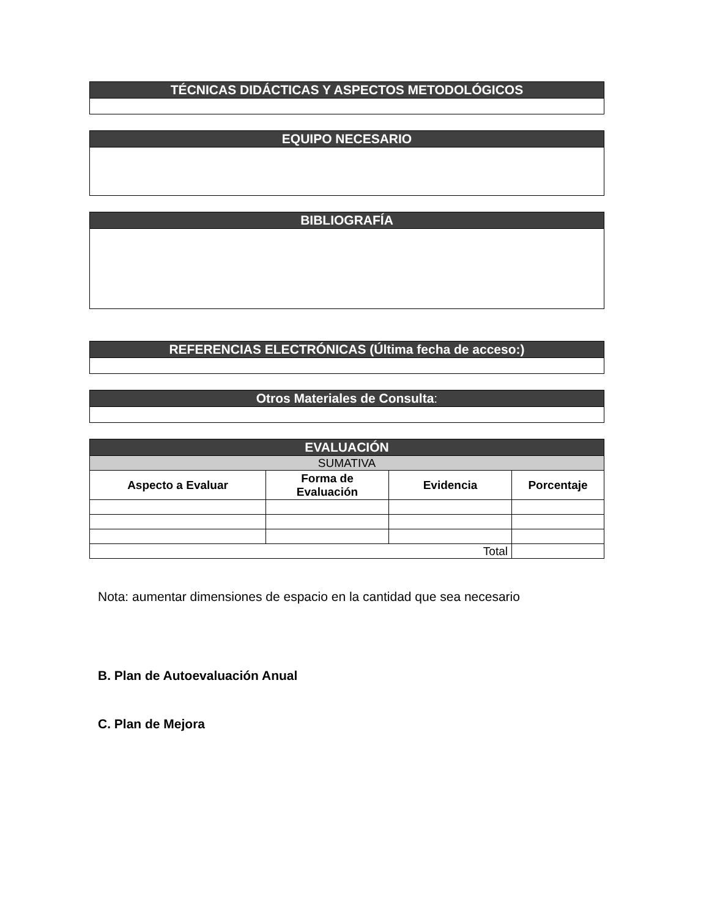| TÉCNICAS DIDÁCTICAS Y ASPECTOS METODOLÓGICOS |
| --- |
| EQUIPO NECESARIO |
| --- |
| BIBLIOGRAFÍA |
| --- |
| REFERENCIAS ELECTRÓNICAS (Última fecha de acceso:) |
| --- |
| Otros Materiales de Consulta : |
| --- |
| EVALUACIÓN | | | |
| --- | --- | --- | --- |
| SUMATIVA | | | |
| Aspecto a Evaluar | Forma de Evaluación | Evidencia | Porcentaje |
| Total | | | |
Nota: aumentar dimensiones de espacio en la cantidad que sea necesario
B. Plan de Autoevaluación Anual
C. Plan de Mejora